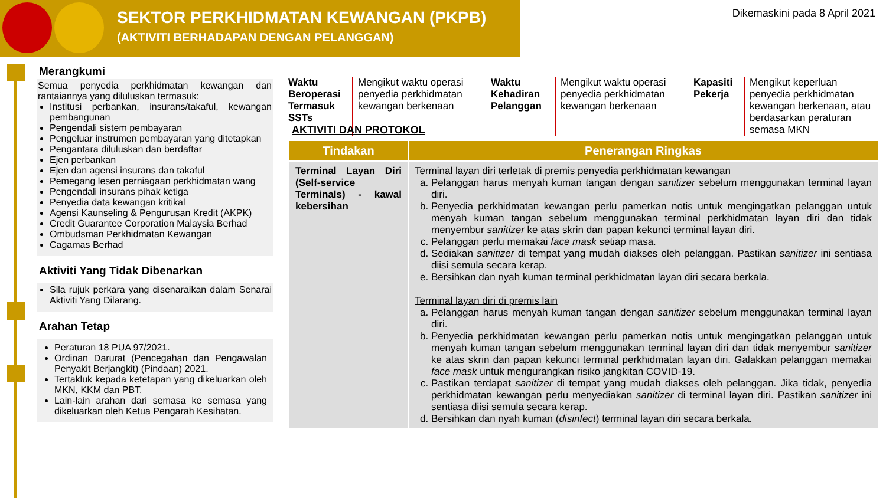SEKTOR PERKHIDMATAN KEWANGAN (PKPB)
(AKTIVITI BERHADAPAN DENGAN PELANGGAN)
Dikemaskini pada 8 April 2021
Merangkumi
Semua penyedia perkhidmatan kewangan dan rantaiannya yang diluluskan termasuk:
Institusi perbankan, insurans/takaful, kewangan pembangunan
Pengendali sistem pembayaran
Pengeluar instrumen pembayaran yang ditetapkan
Pengantara diluluskan dan berdaftar
Ejen perbankan
Ejen dan agensi insurans dan takaful
Pemegang lesen perniagaan perkhidmatan wang
Pengendali insurans pihak ketiga
Penyedia data kewangan kritikal
Agensi Kaunseling & Pengurusan Kredit (AKPK)
Credit Guarantee Corporation Malaysia Berhad
Ombudsman Perkhidmatan Kewangan
Cagamas Berhad
Aktiviti Yang Tidak Dibenarkan
Sila rujuk perkara yang disenaraikan dalam Senarai Aktiviti Yang Dilarang.
Arahan Tetap
Peraturan 18 PUA 97/2021.
Ordinan Darurat (Pencegahan dan Pengawalan Penyakit Berjangkit) (Pindaan) 2021.
Tertakluk kepada ketetapan yang dikeluarkan oleh MKN, KKM dan PBT.
Lain-lain arahan dari semasa ke semasa yang dikeluarkan oleh Ketua Pengarah Kesihatan.
Waktu Beroperasi Termasuk SSTs
Mengikut waktu operasi penyedia perkhidmatan kewangan berkenaan
Waktu Kehadiran Pelanggan
Mengikut waktu operasi penyedia perkhidmatan kewangan berkenaan
Kapasiti Pekerja
Mengikut keperluan penyedia perkhidmatan kewangan berkenaan, atau berdasarkan peraturan semasa MKN
AKTIVITI DAN PROTOKOL
| Tindakan | Penerangan Ringkas |
| --- | --- |
| Terminal Layan Diri (Self-service Terminals) - kawal kebersihan | Terminal layan diri terletak di premis penyedia perkhidmatan kewangan a. Pelanggan harus menyah kuman tangan dengan sanitizer sebelum menggunakan terminal layan diri. b. Penyedia perkhidmatan kewangan perlu pamerkan notis untuk mengingatkan pelanggan untuk menyah kuman tangan sebelum menggunakan terminal perkhidmatan layan diri dan tidak menyembur sanitizer ke atas skrin dan papan kekunci terminal layan diri. c. Pelanggan perlu memakai face mask setiap masa. d. Sediakan sanitizer di tempat yang mudah diakses oleh pelanggan. Pastikan sanitizer ini sentiasa diisi semula secara kerap. e. Bersihkan dan nyah kuman terminal perkhidmatan layan diri secara berkala. Terminal layan diri di premis lain a. Pelanggan harus menyah kuman tangan dengan sanitizer sebelum menggunakan terminal layan diri. b. Penyedia perkhidmatan kewangan perlu pamerkan notis untuk mengingatkan pelanggan untuk menyah kuman tangan sebelum menggunakan terminal layan diri dan tidak menyembur sanitizer ke atas skrin dan papan kekunci terminal perkhidmatan layan diri. Galakkan pelanggan memakai face mask untuk mengurangkan risiko jangkitan COVID-19. c. Pastikan terdapat sanitizer di tempat yang mudah diakses oleh pelanggan. Jika tidak, penyedia perkhidmatan kewangan perlu menyediakan sanitizer di terminal layan diri. Pastikan sanitizer ini sentiasa diisi semula secara kerap. d. Bersihkan dan nyah kuman ( disinfect ) terminal layan diri secara berkala. |